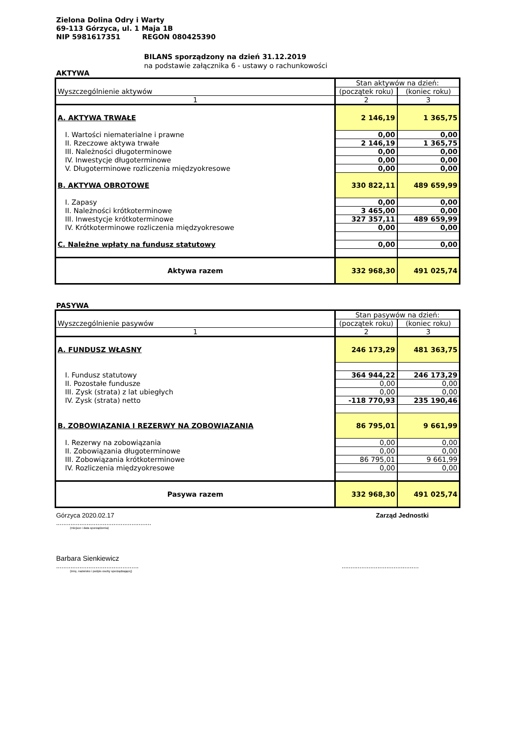Zielona Dolina Odry i Warty
69-113 Górzyca, ul. 1 Maja 1B
NIP 5981617351 REGON 080425390
BILANS sporządzony na dzień 31.12.2019
na podstawie załącznika 6 - ustawy o rachunkowości
AKTYWA
| Wyszczególnienie aktywów | Stan aktywów na dzień: | |
| | (początek roku) | (koniec roku) |
| 1 | 2 | 3 |
| A. AKTYWA TRWAŁE | 2 146,19 | 1 365,75 |
| I. Wartości niematerialne i prawne | 0,00 | 0,00 |
| II. Rzeczowe aktywa trwałe | 2 146,19 | 1 365,75 |
| III. Należności długoterminowe | 0,00 | 0,00 |
| IV. Inwestycje długoterminowe | 0,00 | 0,00 |
| V. Długoterminowe rozliczenia międzyokresowe | 0,00 | 0,00 |
| B. AKTYWA OBROTOWE | 330 822,11 | 489 659,99 |
| I. Zapasy | 0,00 | 0,00 |
| II. Należności krótkoterminowe | 3 465,00 | 0,00 |
| III. Inwestycje krótkoterminowe | 327 357,11 | 489 659,99 |
| IV. Krótkoterminowe rozliczenia międzyokresowe | 0,00 | 0,00 |
| C. Należne wpłaty na fundusz statutowy | 0,00 | 0,00 |
| Aktywa razem | 332 968,30 | 491 025,74 |
PASYWA
| Wyszczególnienie pasywów | Stan pasywów na dzień: | |
| | (początek roku) | (koniec roku) |
| 1 | 2 | 3 |
| A. FUNDUSZ WŁASNY | 246 173,29 | 481 363,75 |
| I. Fundusz statutowy | 364 944,22 | 246 173,29 |
| II. Pozostałe fundusze | 0,00 | 0,00 |
| III. Zysk (strata) z lat ubiegłych | 0,00 | 0,00 |
| IV. Zysk (strata) netto | -118 770,93 | 235 190,46 |
| B. ZOBOWIĄZANIA I REZERWY NA ZOBOWIĄZANIA | 86 795,01 | 9 661,99 |
| I. Rezerwy na zobowiązania | 0,00 | 0,00 |
| II. Zobowiązania długoterminowe | 0,00 | 0,00 |
| III. Zobowiązania krótkoterminowe | 86 795,01 | 9 661,99 |
| IV. Rozliczenia międzyokresowe | 0,00 | 0,00 |
| Pasywa razem | 332 968,30 | 491 025,74 |
Górzyca 2020.02.17 Zarząd Jednostki
.....................................................
(miejsce i data sporządzenia)
Barbara Sienkiewicz
.........................................................................................
(imię, nazwisko i podpis osoby sporządzającej)